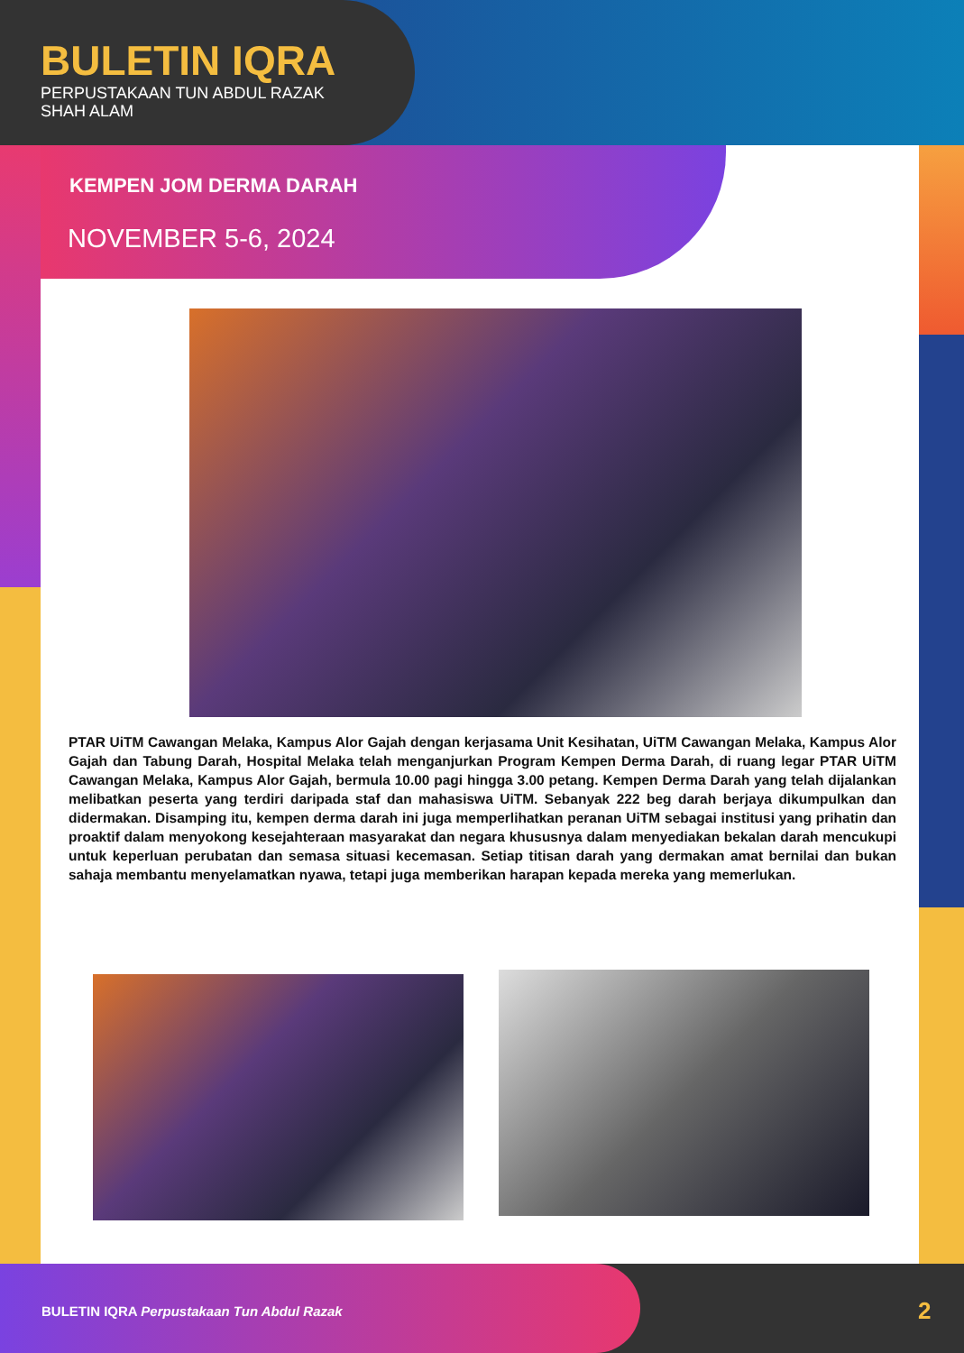BULETIN IQRA
PERPUSTAKAAN TUN ABDUL RAZAK
SHAH ALAM
KEMPEN JOM DERMA DARAH
NOVEMBER 5-6, 2024
PTAR UiTM Cawangan Melaka, Kampus Alor Gajah dengan kerjasama Unit Kesihatan, UiTM Cawangan Melaka, Kampus Alor Gajah dan Tabung Darah, Hospital Melaka telah menganjurkan Program Kempen Derma Darah, di ruang legar PTAR UiTM Cawangan Melaka, Kampus Alor Gajah, bermula 10.00 pagi hingga 3.00 petang. Kempen Derma Darah yang telah dijalankan melibatkan peserta yang terdiri daripada staf dan mahasiswa UiTM. Sebanyak 222 beg darah berjaya dikumpulkan dan didermakan. Disamping itu, kempen derma darah ini juga memperlihatkan peranan UiTM sebagai institusi yang prihatin dan proaktif dalam menyokong kesejahteraan masyarakat dan negara khususnya dalam menyediakan bekalan darah mencukupi untuk keperluan perubatan dan semasa situasi kecemasan. Setiap titisan darah yang dermakan amat bernilai dan bukan sahaja membantu menyelamatkan nyawa, tetapi juga memberikan harapan kepada mereka yang memerlukan.
BULETIN IQRA Perpustakaan Tun Abdul Razak
2